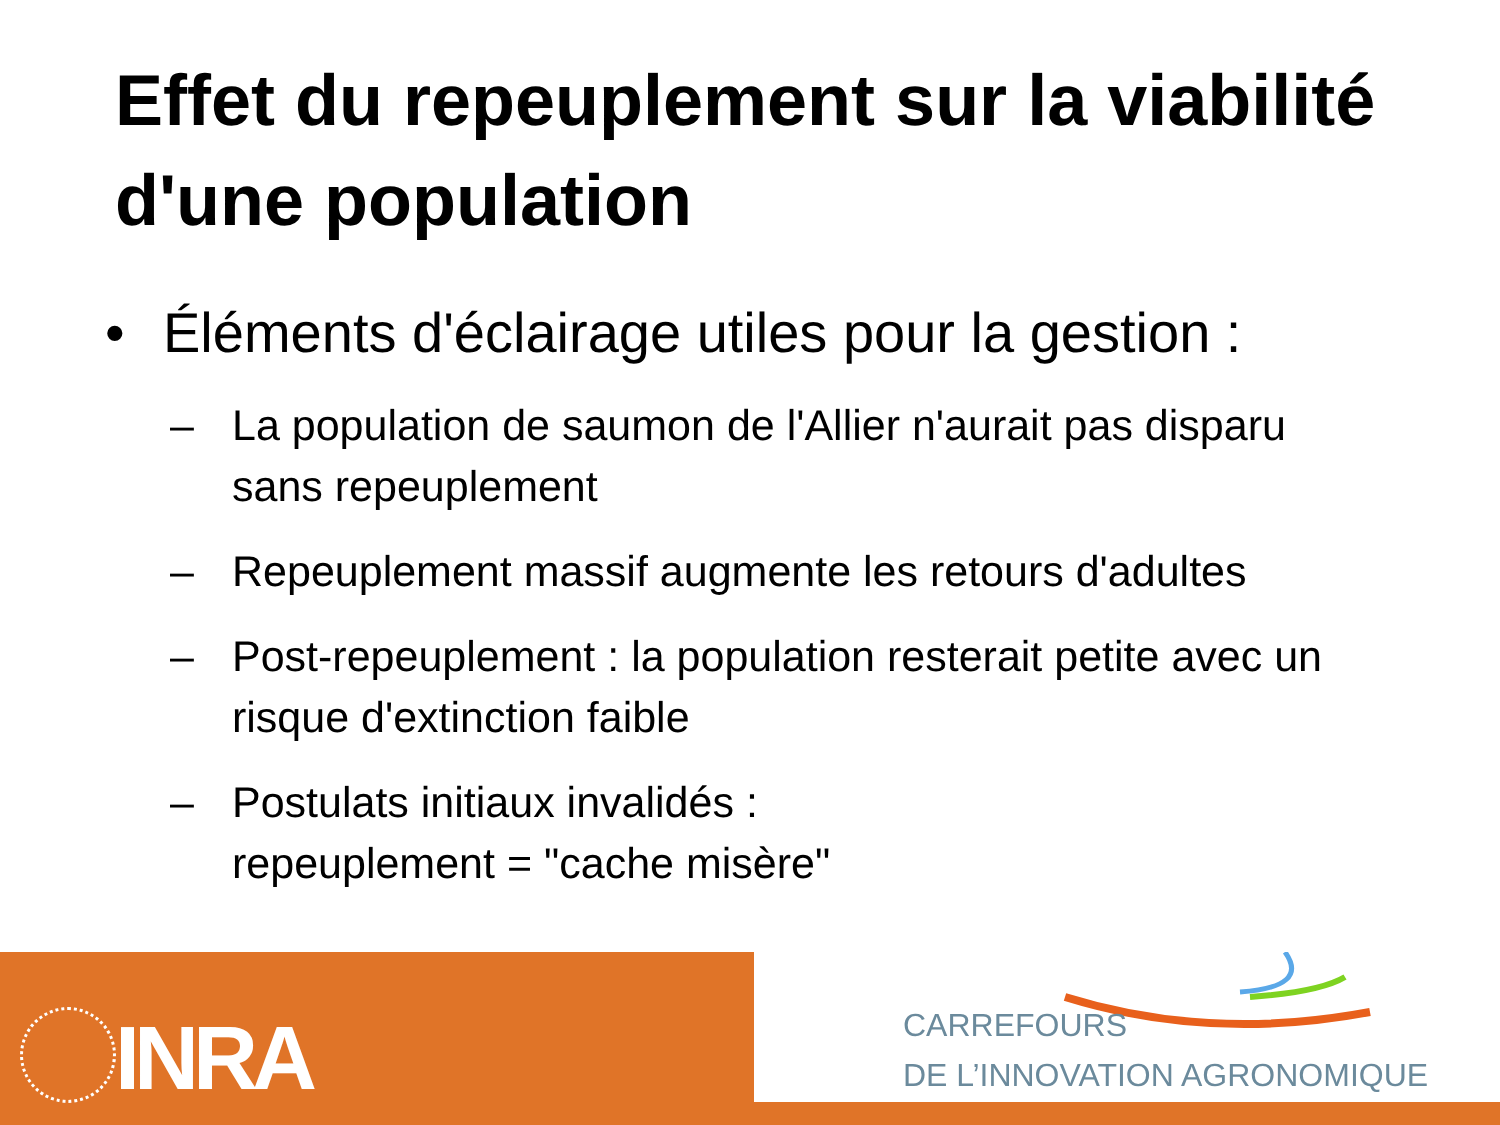Effet du repeuplement sur la viabilité d'une population
• Éléments d'éclairage utiles pour la gestion :
– La population de saumon de l'Allier n'aurait pas disparu sans repeuplement
– Repeuplement massif augmente les retours d'adultes
– Post-repeuplement : la population resterait petite avec un risque d'extinction faible
– Postulats initiaux invalidés :
repeuplement = "cache misère"
INRA
CARREFOURS
DE L’INNOVATION AGRONOMIQUE